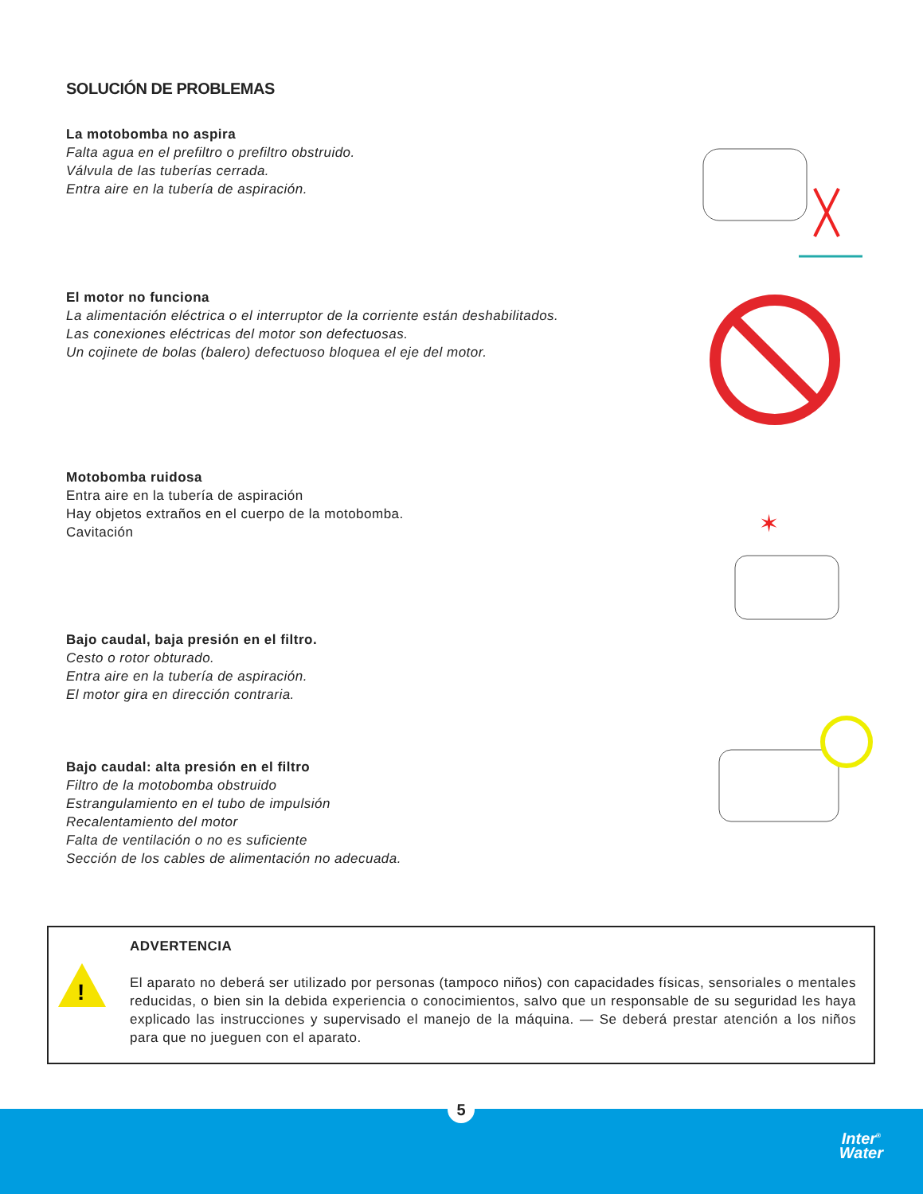SOLUCIÓN DE PROBLEMAS
La motobomba no aspira
Falta agua en el prefiltro o prefiltro obstruido.
Válvula de las tuberías cerrada.
Entra aire en la tubería de aspiración.
El motor no funciona
La alimentación eléctrica o el interruptor de la corriente están deshabilitados.
Las conexiones eléctricas del motor son defectuosas.
Un cojinete de bolas (balero) defectuoso bloquea el eje del motor.
Motobomba ruidosa
Entra aire en la tubería de aspiración
Hay objetos extraños en el cuerpo de la motobomba.
Cavitación
✶
Bajo caudal, baja presión en el filtro.
Cesto o rotor obturado.
Entra aire en la tubería de aspiración.
El motor gira en dirección contraria.
Bajo caudal: alta presión en el filtro
Filtro de la motobomba obstruido
Estrangulamiento en el tubo de impulsión
Recalentamiento del motor
Falta de ventilación o no es suficiente
Sección de los cables de alimentación no adecuada.
!
ADVERTENCIA
El aparato no deberá ser utilizado por personas (tampoco niños) con capacidades físicas, sensoriales o mentales reducidas, o bien sin la debida experiencia o conocimientos, salvo que un responsable de su seguridad les haya explicado las instrucciones y supervisado el manejo de la máquina. — Se deberá prestar atención a los niños para que no jueguen con el aparato.
5
Inter<sup>®</sup>
Water